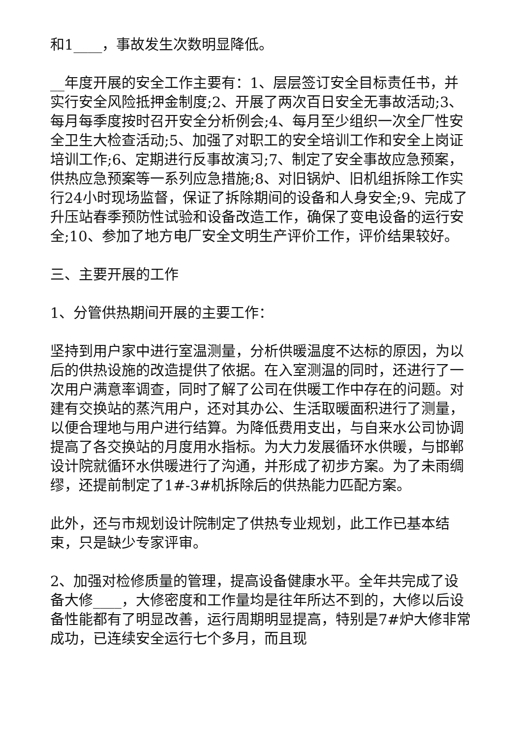和1____，事故发生次数明显降低。
__年度开展的安全工作主要有：1、层层签订安全目标责任书，并实行安全风险抵押金制度;2、开展了两次百日安全无事故活动;3、每月每季度按时召开安全分析例会;4、每月至少组织一次全厂性安全卫生大检查活动;5、加强了对职工的安全培训工作和安全上岗证培训工作;6、定期进行反事故演习;7、制定了安全事故应急预案，供热应急预案等一系列应急措施;8、对旧锅炉、旧机组拆除工作实行24小时现场监督，保证了拆除期间的设备和人身安全;9、完成了升压站春季预防性试验和设备改造工作，确保了变电设备的运行安全;10、参加了地方电厂安全文明生产评价工作，评价结果较好。
三、主要开展的工作
1、分管供热期间开展的主要工作：
坚持到用户家中进行室温测量，分析供暖温度不达标的原因，为以后的供热设施的改造提供了依据。在入室测温的同时，还进行了一次用户满意率调查，同时了解了公司在供暖工作中存在的问题。对建有交换站的蒸汽用户，还对其办公、生活取暖面积进行了测量，以便合理地与用户进行结算。为降低费用支出，与自来水公司协调提高了各交换站的月度用水指标。为大力发展循环水供暖，与邯郸设计院就循环水供暖进行了沟通，并形成了初步方案。为了未雨绸缪，还提前制定了1#-3#机拆除后的供热能力匹配方案。
此外，还与市规划设计院制定了供热专业规划，此工作已基本结束，只是缺少专家评审。
2、加强对检修质量的管理，提高设备健康水平。全年共完成了设备大修____，大修密度和工作量均是往年所达不到的，大修以后设备性能都有了明显改善，运行周期明显提高，特别是7#炉大修非常成功，已连续安全运行七个多月，而且现